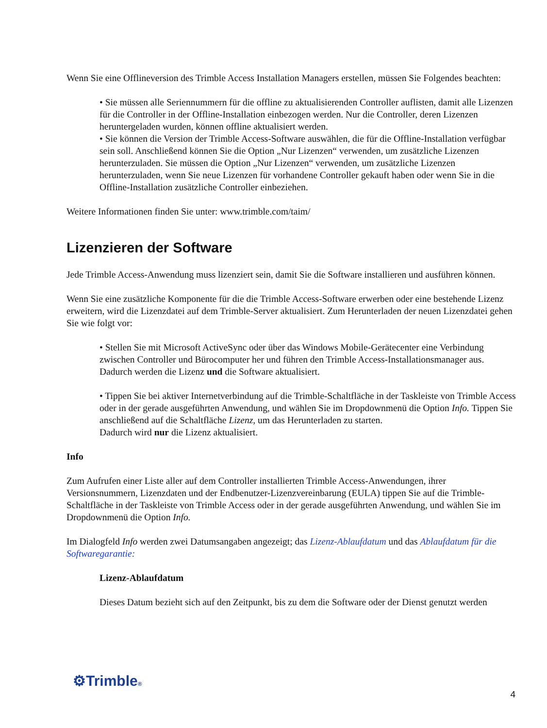Wenn Sie eine Offlineversion des Trimble Access Installation Managers erstellen, müssen Sie Folgendes beachten:
• Sie müssen alle Seriennummern für die offline zu aktualisierenden Controller auflisten, damit alle Lizenzen für die Controller in der Offline-Installation einbezogen werden. Nur die Controller, deren Lizenzen heruntergeladen wurden, können offline aktualisiert werden.
• Sie können die Version der Trimble Access-Software auswählen, die für die Offline-Installation verfügbar sein soll. Anschließend können Sie die Option „Nur Lizenzen“ verwenden, um zusätzliche Lizenzen herunterzuladen. Sie müssen die Option „Nur Lizenzen“ verwenden, um zusätzliche Lizenzen herunterzuladen, wenn Sie neue Lizenzen für vorhandene Controller gekauft haben oder wenn Sie in die Offline-Installation zusätzliche Controller einbeziehen.
Weitere Informationen finden Sie unter: www.trimble.com/taim/
Lizenzieren der Software
Jede Trimble Access-Anwendung muss lizenziert sein, damit Sie die Software installieren und ausführen können.
Wenn Sie eine zusätzliche Komponente für die die Trimble Access-Software erwerben oder eine bestehende Lizenz erweitern, wird die Lizenzdatei auf dem Trimble-Server aktualisiert. Zum Herunterladen der neuen Lizenzdatei gehen Sie wie folgt vor:
• Stellen Sie mit Microsoft ActiveSync oder über das Windows Mobile-Gerätecenter eine Verbindung zwischen Controller und Bürocomputer her und führen den Trimble Access-Installationsmanager aus.
Dadurch werden die Lizenz und die Software aktualisiert.
• Tippen Sie bei aktiver Internetverbindung auf die Trimble-Schaltfläche in der Taskleiste von Trimble Access oder in der gerade ausgeführten Anwendung, und wählen Sie im Dropdownmenü die Option Info. Tippen Sie anschließend auf die Schaltfläche Lizenz, um das Herunterladen zu starten.
Dadurch wird nur die Lizenz aktualisiert.
Info
Zum Aufrufen einer Liste aller auf dem Controller installierten Trimble Access-Anwendungen, ihrer Versionsnummern, Lizenzdaten und der Endbenutzer-Lizenzvereinbarung (EULA) tippen Sie auf die Trimble-Schaltfläche in der Taskleiste von Trimble Access oder in der gerade ausgeführten Anwendung, und wählen Sie im Dropdownmenü die Option Info.
Im Dialogfeld Info werden zwei Datumsangaben angezeigt; das Lizenz-Ablaufdatum und das Ablaufdatum für die Softwaregarantie:
Lizenz-Ablaufdatum
Dieses Datum bezieht sich auf den Zeitpunkt, bis zu dem die Software oder der Dienst genutzt werden
⚙Trimble®
4